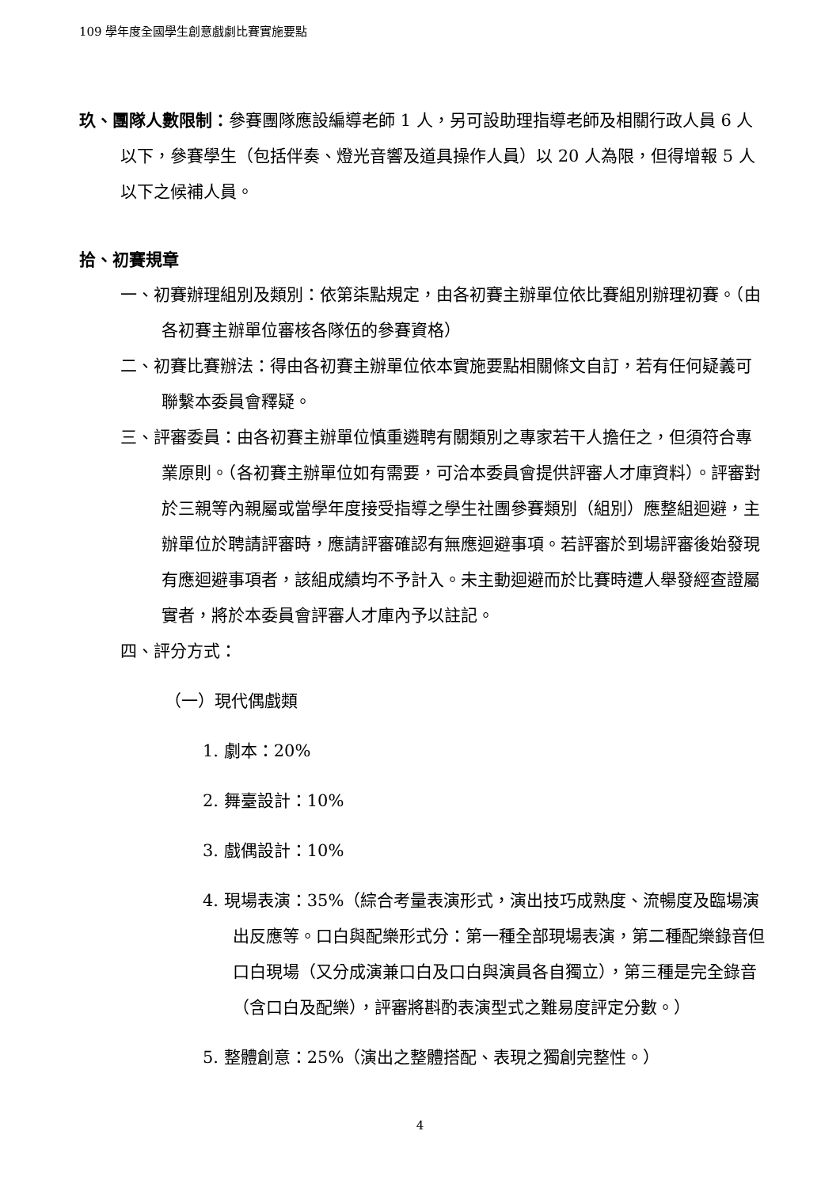109 學年度全國學生創意戲劇比賽實施要點
玖、團隊人數限制：參賽團隊應設編導老師 1 人，另可設助理指導老師及相關行政人員 6 人以下，參賽學生（包括伴奏、燈光音響及道具操作人員）以 20 人為限，但得增報 5 人以下之候補人員。
拾、初賽規章
一、初賽辦理組別及類別：依第柒點規定，由各初賽主辦單位依比賽組別辦理初賽。（由各初賽主辦單位審核各隊伍的參賽資格）
二、初賽比賽辦法：得由各初賽主辦單位依本實施要點相關條文自訂，若有任何疑義可聯繫本委員會釋疑。
三、評審委員：由各初賽主辦單位慎重遴聘有關類別之專家若干人擔任之，但須符合專業原則。（各初賽主辦單位如有需要，可洽本委員會提供評審人才庫資料）。評審對於三親等內親屬或當學年度接受指導之學生社團參賽類別（組別）應整組迴避，主辦單位於聘請評審時，應請評審確認有無應迴避事項。若評審於到場評審後始發現有應迴避事項者，該組成績均不予計入。未主動迴避而於比賽時遭人舉發經查證屬實者，將於本委員會評審人才庫內予以註記。
四、評分方式：
（一）現代偶戲類
1. 劇本：20%
2. 舞臺設計：10%
3. 戲偶設計：10%
4. 現場表演：35%（綜合考量表演形式，演出技巧成熟度、流暢度及臨場演出反應等。口白與配樂形式分：第一種全部現場表演，第二種配樂錄音但口白現場（又分成演兼口白及口白與演員各自獨立），第三種是完全錄音（含口白及配樂），評審將斟酌表演型式之難易度評定分數。）
5. 整體創意：25%（演出之整體搭配、表現之獨創完整性。）
4